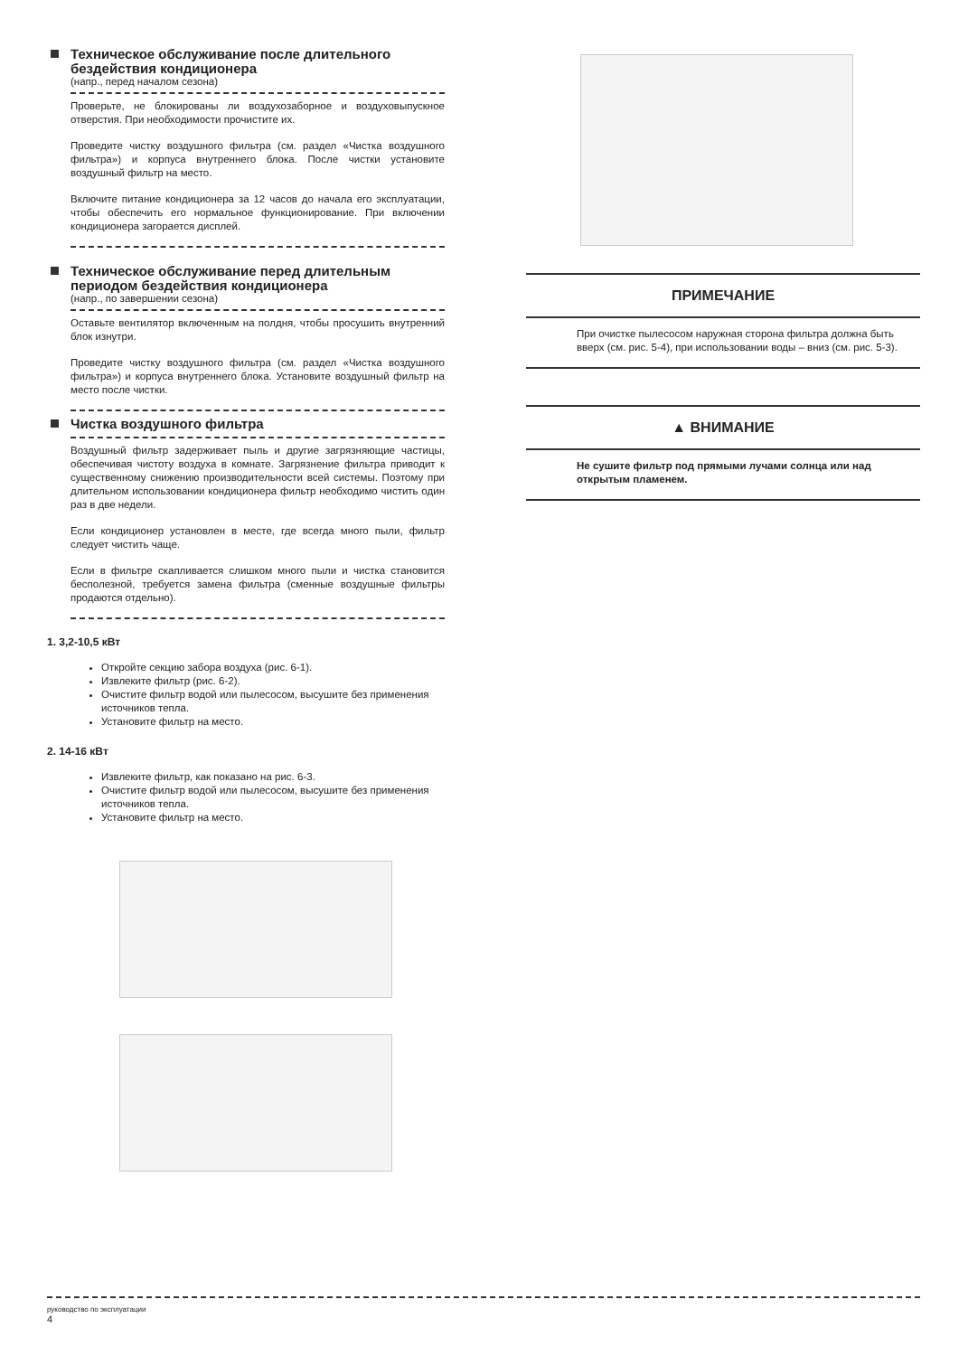Техническое обслуживание после длительного бездействия кондиционера
(напр., перед началом сезона)
Проверьте, не блокированы ли воздухозаборное и воздуховыпускное отверстия. При необходимости прочистите их.
Проведите чистку воздушного фильтра (см. раздел «Чистка воздушного фильтра») и корпуса внутреннего блока. После чистки установите воздушный фильтр на место.
Включите питание кондиционера за 12 часов до начала его эксплуатации, чтобы обеспечить его нормальное функционирование. При включении кондиционера загорается дисплей.
Техническое обслуживание перед длительным периодом бездействия кондиционера
(напр., по завершении сезона)
Оставьте вентилятор включенным на полдня, чтобы просушить внутренний блок изнутри.
Проведите чистку воздушного фильтра (см. раздел «Чистка воздушного фильтра») и корпуса внутреннего блока. Установите воздушный фильтр на место после чистки.
Чистка воздушного фильтра
Воздушный фильтр задерживает пыль и другие загрязняющие частицы, обеспечивая чистоту воздуха в комнате. Загрязнение фильтра приводит к существенному снижению производительности всей системы. Поэтому при длительном использовании кондиционера фильтр необходимо чистить один раз в две недели.
Если кондиционер установлен в месте, где всегда много пыли, фильтр следует чистить чаще.
Если в фильтре скапливается слишком много пыли и чистка становится бесполезной, требуется замена фильтра (сменные воздушные фильтры продаются отдельно).
1. 3,2-10,5 кВт
Откройте секцию забора воздуха (рис. 6-1).
Извлеките фильтр (рис. 6-2).
Очистите фильтр водой или пылесосом, высушите без применения источников тепла.
Установите фильтр на место.
2. 14-16 кВт
Извлеките фильтр, как показано на рис. 6-3.
Очистите фильтр водой или пылесосом, высушите без применения источников тепла.
Установите фильтр на место.
ПРИМЕЧАНИЕ
При очистке пылесосом наружная сторона фильтра должна быть вверх (см. рис. 5-4), при использовании воды – вниз (см. рис. 5-3).
▲ ВНИМАНИЕ
Не сушите фильтр под прямыми лучами солнца или над открытым пламенем.
руководство по эксплуатации
4